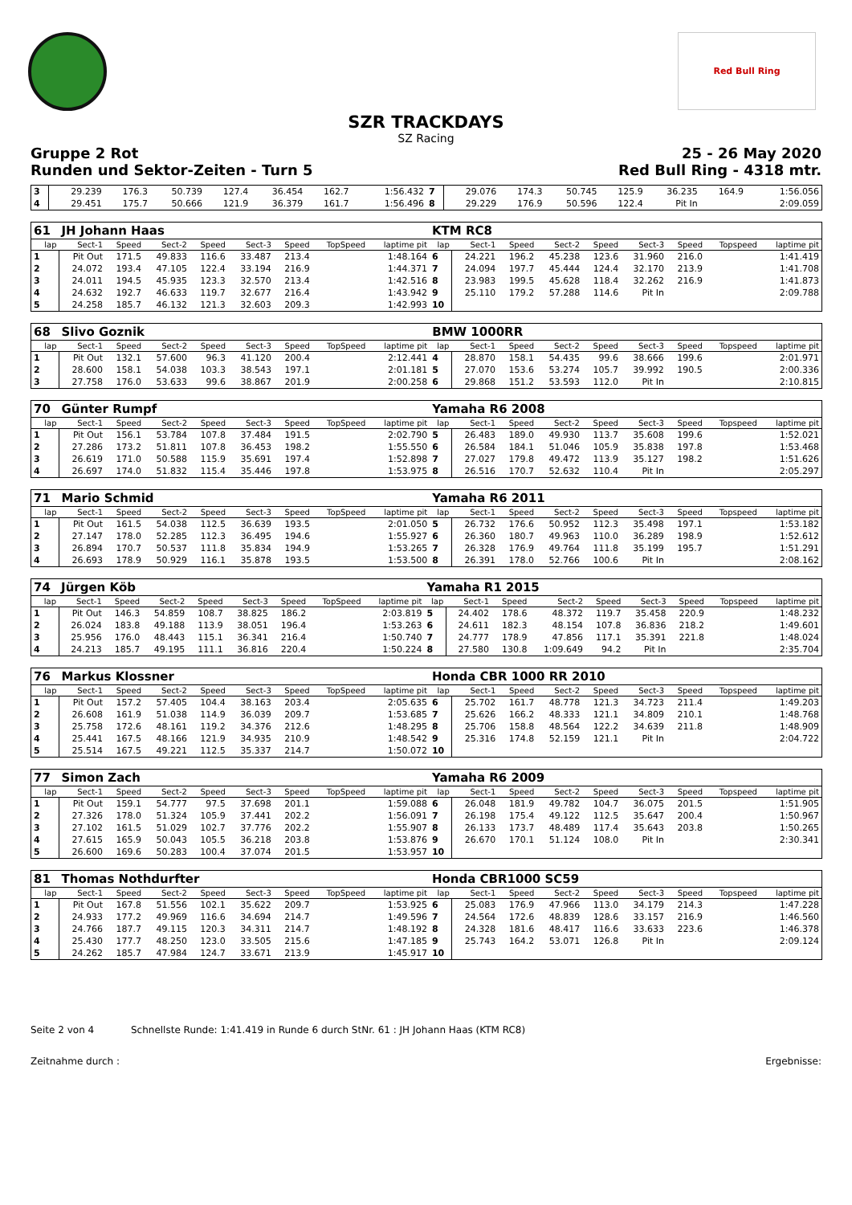Red Bull Ring
SZR TRACKDAYS
SZ Racing
Gruppe 2 Rot 25 - 26 May 2020
Runden und Sektor-Zeiten - Turn 5 Red Bull Ring - 4318 mtr.
| 3 | 29.239 | 176.3 | 50.739 | 127.4 | 36.454 | 162.7 | | 1:56.432 | 7 | 29.076 | 174.3 | 50.745 | 125.9 | 36.235 | 164.9 | | 1:56.056 |
| 4 | 29.451 | 175.7 | 50.666 | 121.9 | 36.379 | 161.7 | | 1:56.496 | 8 | 29.229 | 176.9 | 50.596 | 122.4 | Pit In | | | 2:09.059 |
| 61 | JH Johann Haas | | | | | | | | KTM RC8 | | | | | | | | |
| lap | Sect-1 | Speed | Sect-2 | Speed | Sect-3 | Speed | TopSpeed | laptime pit | lap | Sect-1 | Speed | Sect-2 | Speed | Sect-3 | Speed | Topspeed | laptime pit |
| 1 | Pit Out | 171.5 | 49.833 | 116.6 | 33.487 | 213.4 | | 1:48.164 | 6 | 24.221 | 196.2 | 45.238 | 123.6 | 31.960 | 216.0 | | 1:41.419 |
| 2 | 24.072 | 193.4 | 47.105 | 122.4 | 33.194 | 216.9 | | 1:44.371 | 7 | 24.094 | 197.7 | 45.444 | 124.4 | 32.170 | 213.9 | | 1:41.708 |
| 3 | 24.011 | 194.5 | 45.935 | 123.3 | 32.570 | 213.4 | | 1:42.516 | 8 | 23.983 | 199.5 | 45.628 | 118.4 | 32.262 | 216.9 | | 1:41.873 |
| 4 | 24.632 | 192.7 | 46.633 | 119.7 | 32.677 | 216.4 | | 1:43.942 | 9 | 25.110 | 179.2 | 57.288 | 114.6 | Pit In | | | 2:09.788 |
| 5 | 24.258 | 185.7 | 46.132 | 121.3 | 32.603 | 209.3 | | 1:42.993 | 10 | | | | | | | | |
| 68 | Slivo Goznik | | | | | | | | BMW 1000RR | | | | | | | | |
| lap | Sect-1 | Speed | Sect-2 | Speed | Sect-3 | Speed | TopSpeed | laptime pit | lap | Sect-1 | Speed | Sect-2 | Speed | Sect-3 | Speed | Topspeed | laptime pit |
| 1 | Pit Out | 132.1 | 57.600 | 96.3 | 41.120 | 200.4 | | 2:12.441 | 4 | 28.870 | 158.1 | 54.435 | 99.6 | 38.666 | 199.6 | | 2:01.971 |
| 2 | 28.600 | 158.1 | 54.038 | 103.3 | 38.543 | 197.1 | | 2:01.181 | 5 | 27.070 | 153.6 | 53.274 | 105.7 | 39.992 | 190.5 | | 2:00.336 |
| 3 | 27.758 | 176.0 | 53.633 | 99.6 | 38.867 | 201.9 | | 2:00.258 | 6 | 29.868 | 151.2 | 53.593 | 112.0 | Pit In | | | 2:10.815 |
| 70 | Günter Rumpf | | | | | | | | Yamaha R6 2008 | | | | | | | | |
| lap | Sect-1 | Speed | Sect-2 | Speed | Sect-3 | Speed | TopSpeed | laptime pit | lap | Sect-1 | Speed | Sect-2 | Speed | Sect-3 | Speed | Topspeed | laptime pit |
| 1 | Pit Out | 156.1 | 53.784 | 107.8 | 37.484 | 191.5 | | 2:02.790 | 5 | 26.483 | 189.0 | 49.930 | 113.7 | 35.608 | 199.6 | | 1:52.021 |
| 2 | 27.286 | 173.2 | 51.811 | 107.8 | 36.453 | 198.2 | | 1:55.550 | 6 | 26.584 | 184.1 | 51.046 | 105.9 | 35.838 | 197.8 | | 1:53.468 |
| 3 | 26.619 | 171.0 | 50.588 | 115.9 | 35.691 | 197.4 | | 1:52.898 | 7 | 27.027 | 179.8 | 49.472 | 113.9 | 35.127 | 198.2 | | 1:51.626 |
| 4 | 26.697 | 174.0 | 51.832 | 115.4 | 35.446 | 197.8 | | 1:53.975 | 8 | 26.516 | 170.7 | 52.632 | 110.4 | Pit In | | | 2:05.297 |
| 71 | Mario Schmid | | | | | | | | Yamaha R6 2011 | | | | | | | | |
| lap | Sect-1 | Speed | Sect-2 | Speed | Sect-3 | Speed | TopSpeed | laptime pit | lap | Sect-1 | Speed | Sect-2 | Speed | Sect-3 | Speed | Topspeed | laptime pit |
| 1 | Pit Out | 161.5 | 54.038 | 112.5 | 36.639 | 193.5 | | 2:01.050 | 5 | 26.732 | 176.6 | 50.952 | 112.3 | 35.498 | 197.1 | | 1:53.182 |
| 2 | 27.147 | 178.0 | 52.285 | 112.3 | 36.495 | 194.6 | | 1:55.927 | 6 | 26.360 | 180.7 | 49.963 | 110.0 | 36.289 | 198.9 | | 1:52.612 |
| 3 | 26.894 | 170.7 | 50.537 | 111.8 | 35.834 | 194.9 | | 1:53.265 | 7 | 26.328 | 176.9 | 49.764 | 111.8 | 35.199 | 195.7 | | 1:51.291 |
| 4 | 26.693 | 178.9 | 50.929 | 116.1 | 35.878 | 193.5 | | 1:53.500 | 8 | 26.391 | 178.0 | 52.766 | 100.6 | Pit In | | | 2:08.162 |
| 74 | Jürgen Köb | | | | | | | | Yamaha R1 2015 | | | | | | | | |
| lap | Sect-1 | Speed | Sect-2 | Speed | Sect-3 | Speed | TopSpeed | laptime pit | lap | Sect-1 | Speed | Sect-2 | Speed | Sect-3 | Speed | Topspeed | laptime pit |
| 1 | Pit Out | 146.3 | 54.859 | 108.7 | 38.825 | 186.2 | | 2:03.819 | 5 | 24.402 | 178.6 | 48.372 | 119.7 | 35.458 | 220.9 | | 1:48.232 |
| 2 | 26.024 | 183.8 | 49.188 | 113.9 | 38.051 | 196.4 | | 1:53.263 | 6 | 24.611 | 182.3 | 48.154 | 107.8 | 36.836 | 218.2 | | 1:49.601 |
| 3 | 25.956 | 176.0 | 48.443 | 115.1 | 36.341 | 216.4 | | 1:50.740 | 7 | 24.777 | 178.9 | 47.856 | 117.1 | 35.391 | 221.8 | | 1:48.024 |
| 4 | 24.213 | 185.7 | 49.195 | 111.1 | 36.816 | 220.4 | | 1:50.224 | 8 | 27.580 | 130.8 | 1:09.649 | 94.2 | Pit In | | | 2:35.704 |
| 76 | Markus Klossner | | | | | | | | Honda CBR 1000 RR 2010 | | | | | | | | |
| lap | Sect-1 | Speed | Sect-2 | Speed | Sect-3 | Speed | TopSpeed | laptime pit | lap | Sect-1 | Speed | Sect-2 | Speed | Sect-3 | Speed | Topspeed | laptime pit |
| 1 | Pit Out | 157.2 | 57.405 | 104.4 | 38.163 | 203.4 | | 2:05.635 | 6 | 25.702 | 161.7 | 48.778 | 121.3 | 34.723 | 211.4 | | 1:49.203 |
| 2 | 26.608 | 161.9 | 51.038 | 114.9 | 36.039 | 209.7 | | 1:53.685 | 7 | 25.626 | 166.2 | 48.333 | 121.1 | 34.809 | 210.1 | | 1:48.768 |
| 3 | 25.758 | 172.6 | 48.161 | 119.2 | 34.376 | 212.6 | | 1:48.295 | 8 | 25.706 | 158.8 | 48.564 | 122.2 | 34.639 | 211.8 | | 1:48.909 |
| 4 | 25.441 | 167.5 | 48.166 | 121.9 | 34.935 | 210.9 | | 1:48.542 | 9 | 25.316 | 174.8 | 52.159 | 121.1 | Pit In | | | 2:04.722 |
| 5 | 25.514 | 167.5 | 49.221 | 112.5 | 35.337 | 214.7 | | 1:50.072 | 10 | | | | | | | | |
| 77 | Simon Zach | | | | | | | | Yamaha R6 2009 | | | | | | | | |
| lap | Sect-1 | Speed | Sect-2 | Speed | Sect-3 | Speed | TopSpeed | laptime pit | lap | Sect-1 | Speed | Sect-2 | Speed | Sect-3 | Speed | Topspeed | laptime pit |
| 1 | Pit Out | 159.1 | 54.777 | 97.5 | 37.698 | 201.1 | | 1:59.088 | 6 | 26.048 | 181.9 | 49.782 | 104.7 | 36.075 | 201.5 | | 1:51.905 |
| 2 | 27.326 | 178.0 | 51.324 | 105.9 | 37.441 | 202.2 | | 1:56.091 | 7 | 26.198 | 175.4 | 49.122 | 112.5 | 35.647 | 200.4 | | 1:50.967 |
| 3 | 27.102 | 161.5 | 51.029 | 102.7 | 37.776 | 202.2 | | 1:55.907 | 8 | 26.133 | 173.7 | 48.489 | 117.4 | 35.643 | 203.8 | | 1:50.265 |
| 4 | 27.615 | 165.9 | 50.043 | 105.5 | 36.218 | 203.8 | | 1:53.876 | 9 | 26.670 | 170.1 | 51.124 | 108.0 | Pit In | | | 2:30.341 |
| 5 | 26.600 | 169.6 | 50.283 | 100.4 | 37.074 | 201.5 | | 1:53.957 | 10 | | | | | | | | |
| 81 | Thomas Nothdurfter | | | | | | | | Honda CBR1000 SC59 | | | | | | | | |
| lap | Sect-1 | Speed | Sect-2 | Speed | Sect-3 | Speed | TopSpeed | laptime pit | lap | Sect-1 | Speed | Sect-2 | Speed | Sect-3 | Speed | Topspeed | laptime pit |
| 1 | Pit Out | 167.8 | 51.556 | 102.1 | 35.622 | 209.7 | | 1:53.925 | 6 | 25.083 | 176.9 | 47.966 | 113.0 | 34.179 | 214.3 | | 1:47.228 |
| 2 | 24.933 | 177.2 | 49.969 | 116.6 | 34.694 | 214.7 | | 1:49.596 | 7 | 24.564 | 172.6 | 48.839 | 128.6 | 33.157 | 216.9 | | 1:46.560 |
| 3 | 24.766 | 187.7 | 49.115 | 120.3 | 34.311 | 214.7 | | 1:48.192 | 8 | 24.328 | 181.6 | 48.417 | 116.6 | 33.633 | 223.6 | | 1:46.378 |
| 4 | 25.430 | 177.7 | 48.250 | 123.0 | 33.505 | 215.6 | | 1:47.185 | 9 | 25.743 | 164.2 | 53.071 | 126.8 | Pit In | | | 2:09.124 |
| 5 | 24.262 | 185.7 | 47.984 | 124.7 | 33.671 | 213.9 | | 1:45.917 | 10 | | | | | | | | |
Seite 2 von 4 Schnellste Runde: 1:41.419 in Runde 6 durch StNr. 61 : JH Johann Haas (KTM RC8)
Zeitnahme durch : Ergebnisse: